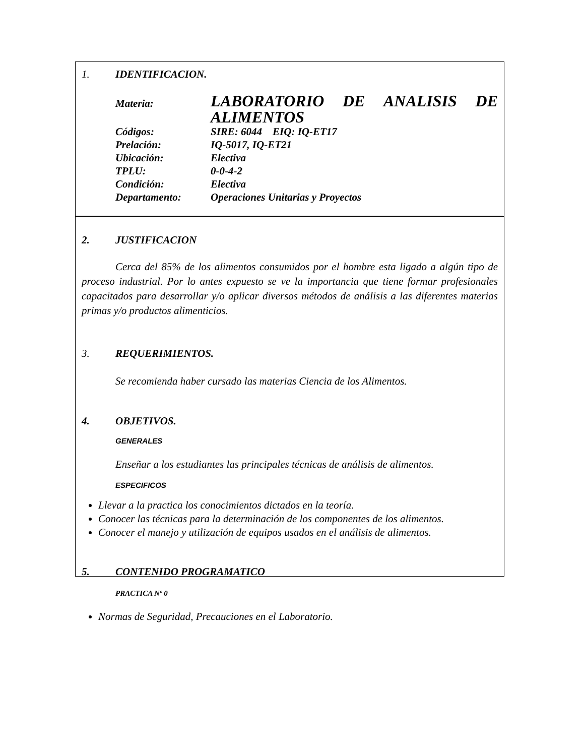1. IDENTIFICACION.
| Materia: | LABORATORIO DE ANALISIS DE ALIMENTOS |
| Códigos: | SIRE: 6044 EIQ: IQ-ET17 |
| Prelación: | IQ-5017, IQ-ET21 |
| Ubicación: | Electiva |
| TPLU: | 0-0-4-2 |
| Condición: | Electiva |
| Departamento: | Operaciones Unitarias y Proyectos |
2. JUSTIFICACION
Cerca del 85% de los alimentos consumidos por el hombre esta ligado a algún tipo de proceso industrial. Por lo antes expuesto se ve la importancia que tiene formar profesionales capacitados para desarrollar y/o aplicar diversos métodos de análisis a las diferentes materias primas y/o productos alimenticios.
3. REQUERIMIENTOS.
Se recomienda haber cursado las materias Ciencia de los Alimentos.
4. OBJETIVOS.
GENERALES
Enseñar a los estudiantes las principales técnicas de análisis de alimentos.
ESPECIFICOS
Llevar a la practica los conocimientos dictados en la teoría.
Conocer las técnicas para la determinación de los componentes de los alimentos.
Conocer el manejo y utilización de equipos usados en el análisis de alimentos.
5. CONTENIDO PROGRAMATICO
PRACTICA Nº 0
Normas de Seguridad, Precauciones en el Laboratorio.